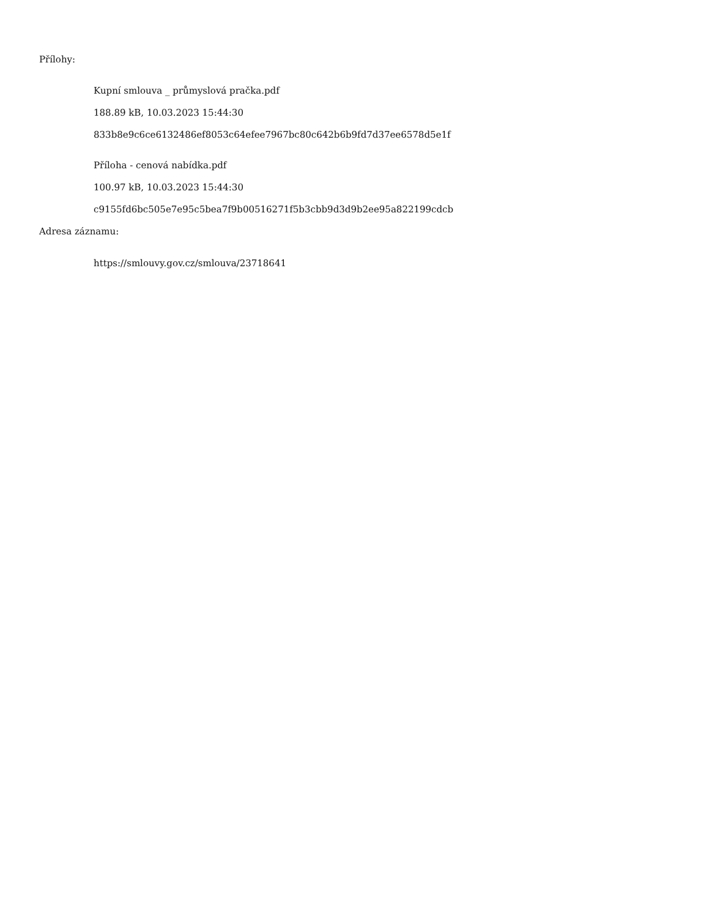Přílohy:
Kupní smlouva _ průmyslová pračka.pdf
188.89 kB, 10.03.2023 15:44:30
833b8e9c6ce6132486ef8053c64efee7967bc80c642b6b9fd7d37ee6578d5e1f
Příloha - cenová nabídka.pdf
100.97 kB, 10.03.2023 15:44:30
c9155fd6bc505e7e95c5bea7f9b00516271f5b3cbb9d3d9b2ee95a822199cdcb
Adresa záznamu:
https://smlouvy.gov.cz/smlouva/23718641